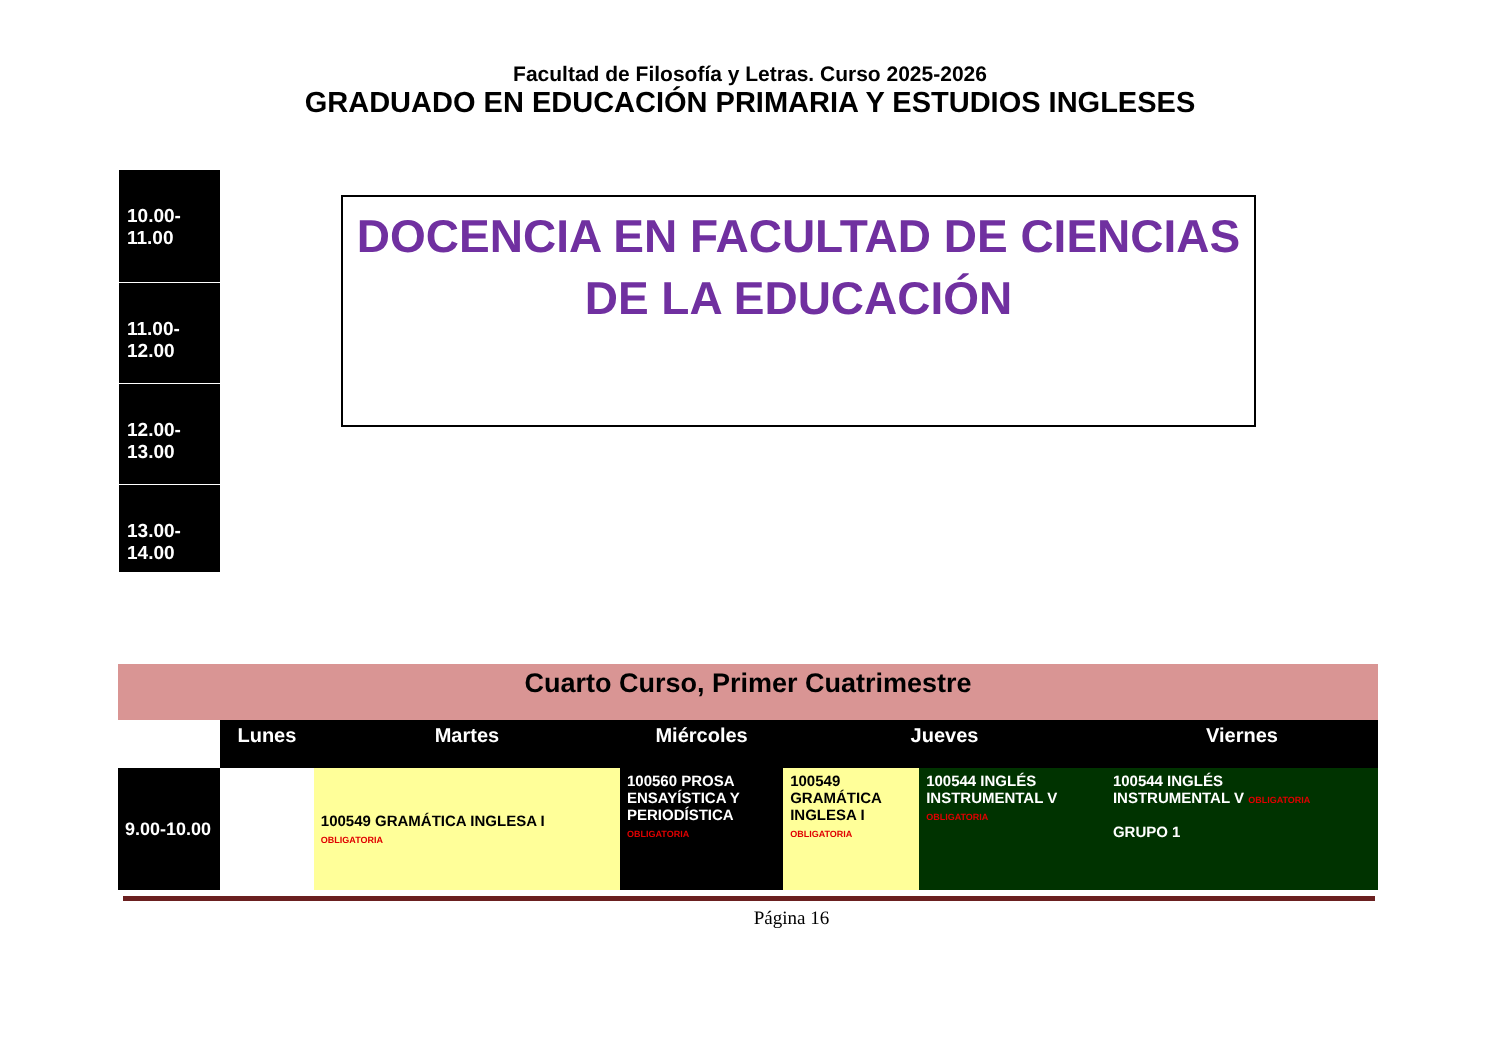Facultad de Filosofía y Letras. Curso 2025-2026
GRADUADO EN EDUCACIÓN PRIMARIA Y ESTUDIOS INGLESES
10.00-11.00
11.00-12.00
12.00-13.00
13.00-14.00
DOCENCIA EN FACULTAD DE CIENCIAS DE LA EDUCACIÓN
| Cuarto Curso, Primer Cuatrimestre | | | | | | |
| | Lunes | Martes | Miércoles | Jueves | | Viernes |
| 9.00-10.00 | | 100549 GRAMÁTICA INGLESA I OBLIGATORIA | 100560 PROSA ENSAYÍSTICA Y PERIODÍSTICA OBLIGATORIA | 100549 GRAMÁTICA INGLESA I OBLIGATORIA | 100544 INGLÉS INSTRUMENTAL V OBLIGATORIA | 100544 INGLÉS INSTRUMENTAL V OBLIGATORIA GRUPO 1 |
Página 16